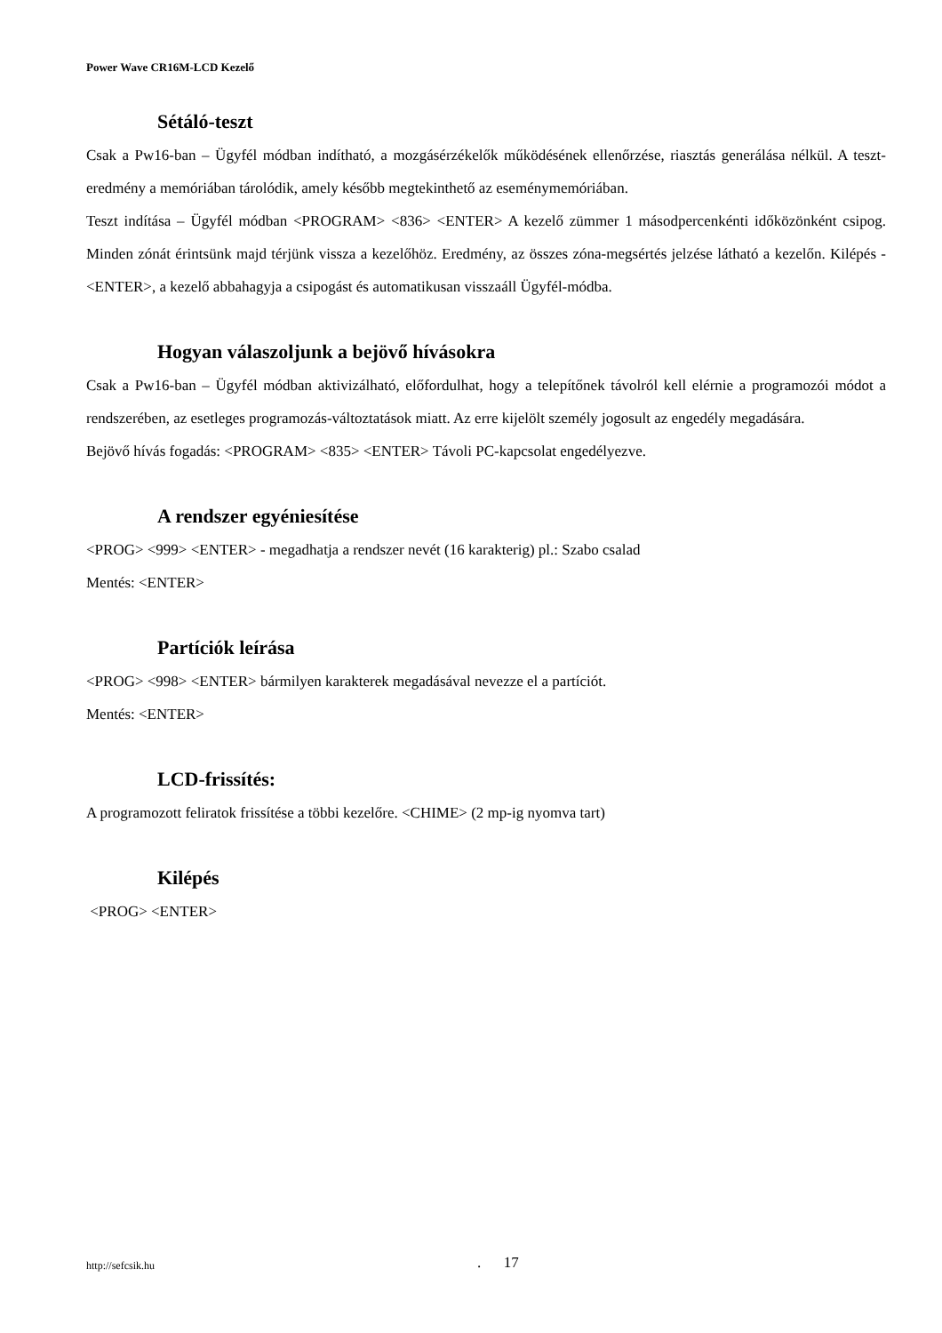Power Wave CR16M-LCD Kezelő
Sétáló-teszt
Csak a Pw16-ban – Ügyfél módban indítható, a mozgásérzékelők működésének ellenőrzése, riasztás generálása nélkül. A teszt-eredmény a memóriában tárolódik, amely később megtekinthető az eseménymemóriában.
Teszt indítása – Ügyfél módban <PROGRAM> <836> <ENTER> A kezelő zümmer 1 másodpercenkénti időközönként csipog. Minden zónát érintsünk majd térjünk vissza a kezelőhöz. Eredmény, az összes zóna-megsértés jelzése látható a kezelőn. Kilépés - <ENTER>, a kezelő abbahagyja a csipogást és automatikusan visszaáll Ügyfél-módba.
Hogyan válaszoljunk a bejövő hívásokra
Csak a Pw16-ban – Ügyfél módban aktivizálható, előfordulhat, hogy a telepítőnek távolról kell elérnie a programozói módot a rendszerében, az esetleges programozás-változtatások miatt. Az erre kijelölt személy jogosult az engedély megadására.
Bejövő hívás fogadás: <PROGRAM> <835> <ENTER> Távoli PC-kapcsolat engedélyezve.
A rendszer egyéniesítése
<PROG> <999> <ENTER> - megadhatja a rendszer nevét (16 karakterig) pl.: Szabo csalad
Mentés: <ENTER>
Partíciók leírása
<PROG> <998> <ENTER> bármilyen karakterek megadásával nevezze el a partíciót.
Mentés: <ENTER>
LCD-frissítés:
A programozott feliratok frissítése a többi kezelőre. <CHIME> (2 mp-ig nyomva tart)
Kilépés
<PROG> <ENTER>
http://sefcsik.hu . 17